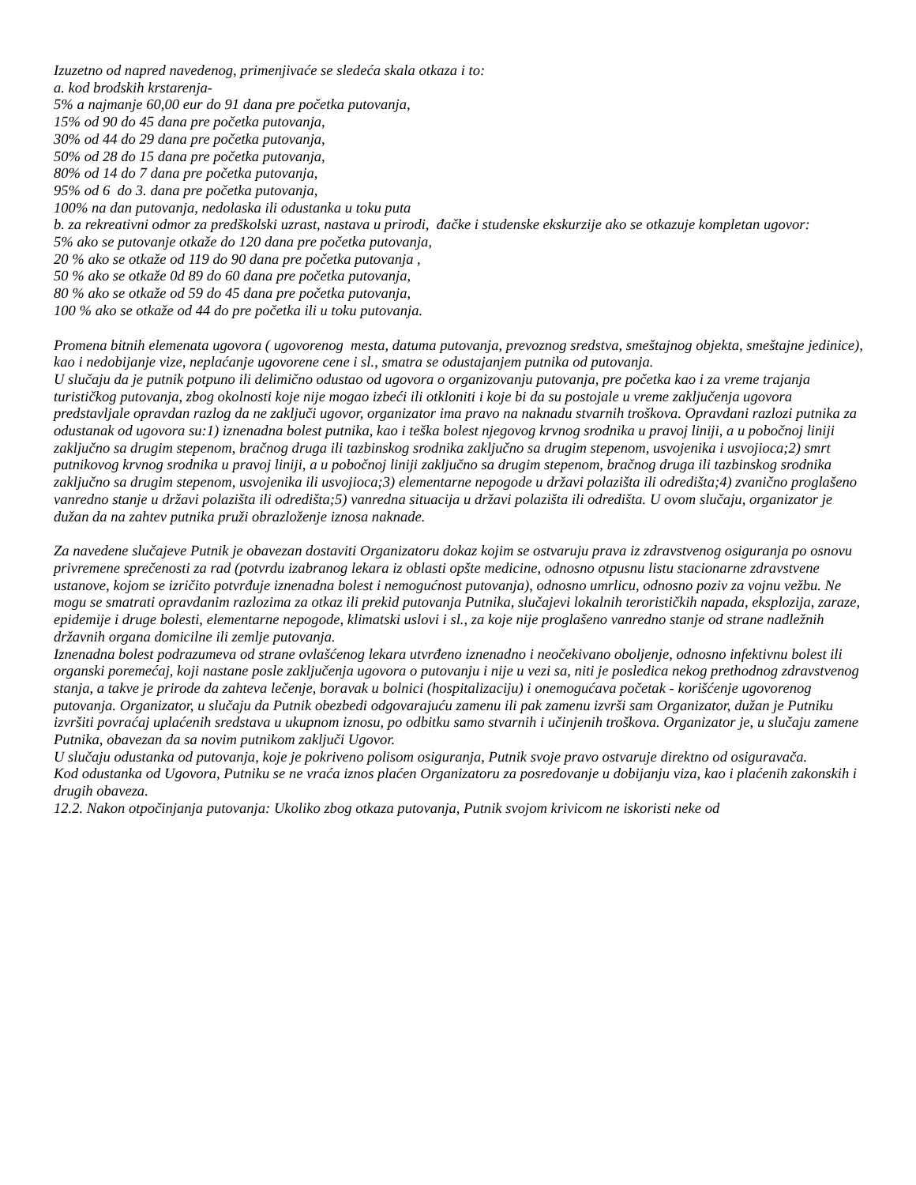Izuzetno od napred navedenog, primenjivaće se sledeća skala otkaza i to:
a. kod brodskih krstarenja-
5% a najmanje 60,00 eur do 91 dana pre početka putovanja,
15% od 90 do 45 dana pre početka putovanja,
30% od 44 do 29 dana pre početka putovanja,
50% od 28 do 15 dana pre početka putovanja,
80% od 14 do 7 dana pre početka putovanja,
95% od 6 do 3. dana pre početka putovanja,
100% na dan putovanja, nedolaska ili odustanka u toku puta
b. za rekreativni odmor za predškolski uzrast, nastava u prirodi, đačke i studenske ekskurzije ako se otkazuje kompletan ugovor:
5% ako se putovanje otkaže do 120 dana pre početka putovanja,
20 % ako se otkaže od 119 do 90 dana pre početka putovanja ,
50 % ako se otkaže 0d 89 do 60 dana pre početka putovanja,
80 % ako se otkaže od 59 do 45 dana pre početka putovanja,
100 % ako se otkaže od 44 do pre početka ili u toku putovanja.
Promena bitnih elemenata ugovora ( ugovorenog mesta, datuma putovanja, prevoznog sredstva, smeštajnog objekta, smeštajne jedinice), kao i nedobijanje vize, neplaćanje ugovorene cene i sl., smatra se odustajanjem putnika od putovanja.
U slučaju da je putnik potpuno ili delimično odustao od ugovora o organizovanju putovanja, pre početka kao i za vreme trajanja turističkog putovanja, zbog okolnosti koje nije mogao izbeći ili otkloniti i koje bi da su postojale u vreme zaključenja ugovora predstavljale opravdan razlog da ne zaključi ugovor, organizator ima pravo na naknadu stvarnih troškova. Opravdani razlozi putnika za odustanak od ugovora su:1) iznenadna bolest putnika, kao i teška bolest njegovog krvnog srodnika u pravoj liniji, a u pobočnoj liniji zaključno sa drugim stepenom, bračnog druga ili tazbinskog srodnika zaključno sa drugim stepenom, usvojenika i usvojioca;2) smrt putnikovog krvnog srodnika u pravoj liniji, a u pobočnoj liniji zaključno sa drugim stepenom, bračnog druga ili tazbinskog srodnika zaključno sa drugim stepenom, usvojenika ili usvojioca;3) elementarne nepogode u državi polazišta ili odredišta;4) zvanično proglašeno vanredno stanje u državi polazišta ili odredišta;5) vanredna situacija u državi polazišta ili odredišta. U ovom slučaju, organizator je dužan da na zahtev putnika pruži obrazloženje iznosa naknade.
Za navedene slučajeve Putnik je obavezan dostaviti Organizatoru dokaz kojim se ostvaruju prava iz zdravstvenog osiguranja po osnovu privremene sprečenosti za rad (potvrdu izabranog lekara iz oblasti opšte medicine, odnosno otpusnu listu stacionarne zdravstvene ustanove, kojom se izričito potvrđuje iznenadna bolest i nemogućnost putovanja), odnosno umrlicu, odnosno poziv za vojnu vežbu. Ne mogu se smatrati opravdanim razlozima za otkaz ili prekid putovanja Putnika, slučajevi lokalnih terorističkih napada, eksplozija, zaraze, epidemije i druge bolesti, elementarne nepogode, klimatski uslovi i sl., za koje nije proglašeno vanredno stanje od strane nadležnih državnih organa domicilne ili zemlje putovanja.
Iznenadna bolest podrazumeva od strane ovlašćenog lekara utvrđeno iznenadno i neočekivano oboljenje, odnosno infektivnu bolest ili organski poremećaj, koji nastane posle zaključenja ugovora o putovanju i nije u vezi sa, niti je posledica nekog prethodnog zdravstvenog stanja, a takve je prirode da zahteva lečenje, boravak u bolnici (hospitalizaciju) i onemogućava početak - korišćenje ugovorenog putovanja. Organizator, u slučaju da Putnik obezbedi odgovarajuću zamenu ili pak zamenu izvrši sam Organizator, dužan je Putniku izvršiti povraćaj uplaćenih sredstava u ukupnom iznosu, po odbitku samo stvarnih i učinjenih troškova. Organizator je, u slučaju zamene Putnika, obavezan da sa novim putnikom zaključi Ugovor.
U slučaju odustanka od putovanja, koje je pokriveno polisom osiguranja, Putnik svoje pravo ostvaruje direktno od osiguravača.
Kod odustanka od Ugovora, Putniku se ne vraća iznos plaćen Organizatoru za posredovanje u dobijanju viza, kao i plaćenih zakonskih i drugih obaveza.
12.2. Nakon otpočinjanja putovanja: Ukoliko zbog otkaza putovanja, Putnik svojom krivicom ne iskoristi neke od